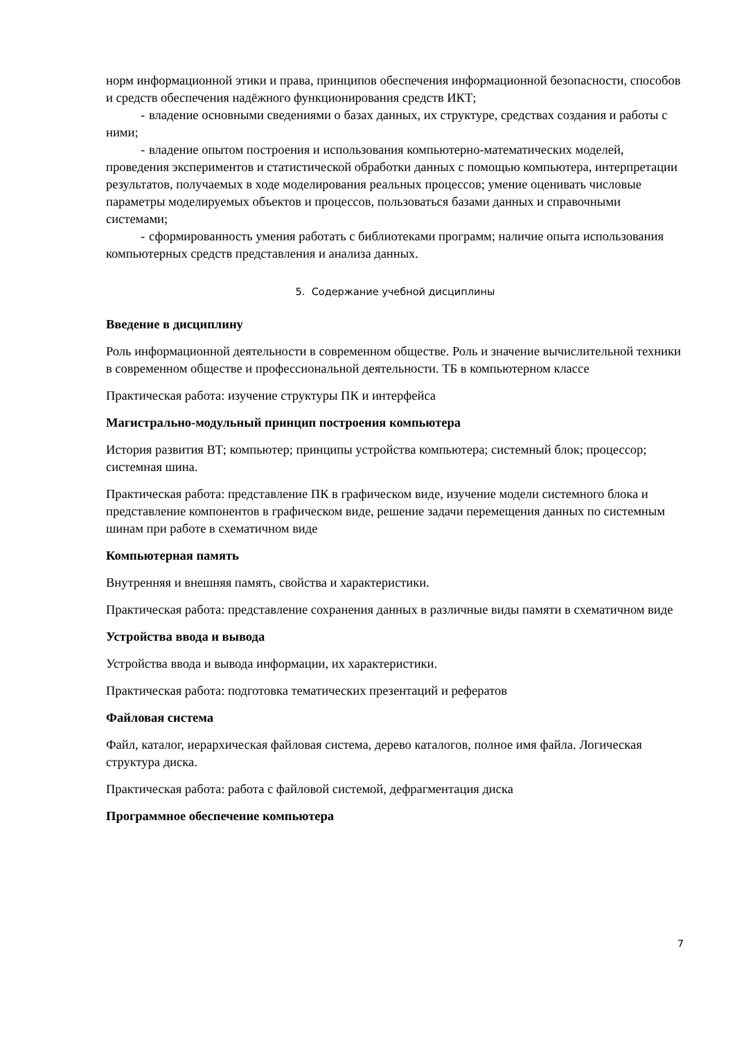норм информационной этики и права, принципов обеспечения информационной безопасности, способов и средств обеспечения надёжного функционирования средств ИКТ;
- владение основными сведениями о базах данных, их структуре, средствах создания и работы с ними;
- владение опытом построения и использования компьютерно-математических моделей, проведения экспериментов и статистической обработки данных с помощью компьютера, интерпретации результатов, получаемых в ходе моделирования реальных процессов; умение оценивать числовые параметры моделируемых объектов и процессов, пользоваться базами данных и справочными системами;
- сформированность умения работать с библиотеками программ; наличие опыта использования компьютерных средств представления и анализа данных.
5. Содержание учебной дисциплины
Введение в дисциплину
Роль информационной деятельности в современном обществе. Роль и значение вычислительной техники в современном обществе и профессиональной деятельности. ТБ в компьютерном классе
Практическая работа: изучение структуры ПК и интерфейса
Магистрально-модульный принцип построения компьютера
История развития ВТ; компьютер; принципы устройства компьютера; системный блок; процессор; системная шина.
Практическая работа: представление ПК в графическом виде, изучение модели системного блока и представление компонентов в графическом виде, решение задачи перемещения данных по системным шинам при работе в схематичном виде
Компьютерная память
Внутренняя и внешняя память, свойства и характеристики.
Практическая работа: представление сохранения данных в различные виды памяти в схематичном виде
Устройства ввода и вывода
Устройства ввода и вывода информации, их характеристики.
Практическая работа: подготовка тематических презентаций и рефератов
Файловая система
Файл, каталог, иерархическая файловая система, дерево каталогов, полное имя файла. Логическая структура диска.
Практическая работа: работа с файловой системой, дефрагментация диска
Программное обеспечение компьютера
7